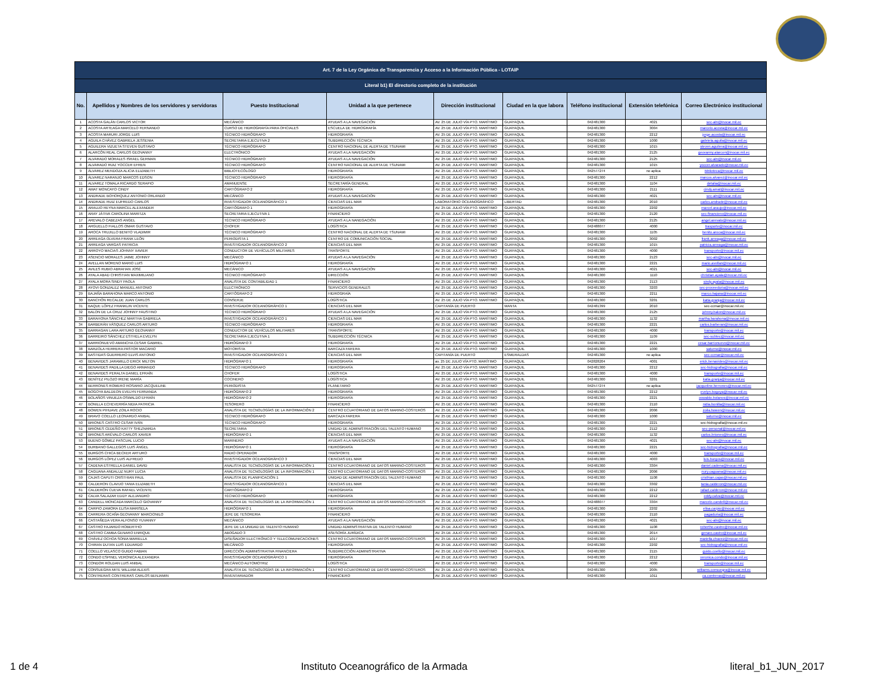| Art. 7 de la Ley Orgánica de Transparencia y Acceso a la Información Pública - LOTAIP | | | | | | | | |
| --- | --- | --- | --- | --- | --- | --- | --- | --- |
| Literal b1) El directorio completo de la institución | | | | | | | | |
| No. | Apellidos y Nombres de los servidores y servidoras | Puesto Institucional | Unidad a la que pertenece | Dirección institucional | Ciudad en la que labora | Teléfono institucional | Extensión telefónica | Correo Electrónico institucional |
| 1 | ACOSTA GALÁN CARLOS VICTOR | MECÁNICO | AYUDAS A LA NAVEGACIÓN | AV. 25 DE JULIO VÍA PTO. MARÍTIMO | GUAYAQUIL | 042481300 | 4021 | sec-aln@inocar.mil.ec |
| 2 | ACOSTA ARTEAGA MARCELO FERNANDO | CURSO DE HIDROGRAFÍA PARA OFICIALES | ESCUELA DE HIDROGRAFÍA | AV. 25 DE JULIO VÍA PTO. MARÍTIMO | GUAYAQUIL | 042481300 | 3004 | marcelo.acosta@inocar.mil.ec |
| 3 | ACOSTA MARURI JORGE LUIS | TÉCNICO HIDRÓGRAFO | HIDROGRAFÍA | AV. 25 DE JULIO VÍA PTO. MARÍTIMO | GUAYAQUIL | 042481300 | 2212 | jorge.acosta@inocar.mil.ec |
| 4 | AGUILA CHÁVEZ GABRIELA JESSENIA | SECRETARIA EJECUTIVA 2 | SUBDIRECCIÓN TÉCNICA | AV. 25 DE JULIO VÍA PTO. MARÍTIMO | GUAYAQUIL | 042481300 | 1000 | gabriela.aguila@inocar.mil.ec |
| 5 | AGUILERA VIZUETA STEVEN GUSTAVO | TÉCNICO HIDRÓGRAFO | CENTRO NACIONAL DE ALERTA DE TSUNAMI | AV. 25 DE JULIO VÍA PTO. MARÍTIMO | GUAYAQUIL | 042481300 | 1015 | steven.aguilera@inocar.mil.ec |
| 6 | ALARCÓN REAL CARLOS GEOVANNY | ELECTRÓNICO | AYUDAS A LA NAVEGACIÓN | AV. 25 DE JULIO VÍA PTO. MARÍTIMO | GUAYAQUIL | 042481300 | 2125 | geovanny.alarcon@inocar.mil.ec |
| 7 | ALVARADO MORALES ISRAEL GERMAN | TÉCNICO HIDRÓGRAFO | AYUDAS A LA NAVEGACIÓN | AV. 25 DE JULIO VÍA PTO. MARÍTIMO | GUAYAQUIL | 042481300 | 2125 | sec-aln@inocar.mil.ec |
| 8 | ALVARADO RUIZ YOCCER EFREN | TÉCNICO HIDRÓGRAFO | CENTRO NACIONAL DE ALERTA DE TSUNAMI | AV. 25 DE JULIO VÍA PTO. MARÍTIMO | GUAYAQUIL | 042481300 | 1015 | yoccer.alvarado@inocar.mil.ec |
| 9 | ÁLVAREZ MENDOZA ALICIA ELIZABETH | BIBLIOTECÓLOGO | HIDROGRAFÍA | AV. 25 DE JULIO VÍA PTO. MARÍTIMO | GUAYAQUIL | 042577274 | no aplica | biblioteca@inocar.mil.ec |
| 10 | ÁLVAREZ NARANJO MARCOS EDSON | TÉCNICO HIDRÓGRAFO | HIDROGRAFÍA | AV. 25 DE JULIO VÍA PTO. MARÍTIMO | GUAYAQUIL | 042481300 | 2212 | marcos.alvarez@inocar.mil.ec |
| 11 | ALVAREZ TOMALA RICARDO SERAPIO | AMANUENSE | SECRETARÍA GENERAL | AV. 25 DE JULIO VÍA PTO. MARÍTIMO | GUAYAQUIL | 042481300 | 1104 | detalia@inocar.mil.ec |
| 12 | AMAT MONCAYO CINDY | CARTÓGRAFO 2 | HIDROGRAFÍA | AV. 25 DE JULIO VÍA PTO. MARÍTIMO | GUAYAQUIL | 042481300 | 2111 | cindy.amat@inocar.mil.ec |
| 13 | ANDRADE BOHORQUEZ ANTONIO ORLANDO | MECÁNICO | AYUDAS A LA NAVEGACIÓN | AV. 25 DE JULIO VÍA PTO. MARÍTIMO | GUAYAQUIL | 042481300 | 4021 | sec-aln@inocar.mil.ec |
| 14 | ANDRADE RUIZ EUFREDO CARLOS | INVESTIGADOR OCEANOGRÁFICO 1 | CIENCIAS DEL MAR | LABORATORIO OCEANOGRÁFICO | LIBERTAD | 042481300 | 2010 | carlos.andrade@inocar.mil.ec |
| 15 | ARAUJO REYNA MARCEL ALEXANDER | CARTÓGRAFO 1 | HIDROGRAFÍA | AV. 25 DE JULIO VÍA PTO. MARÍTIMO | GUAYAQUIL | 042481300 | 2202 | marcel.araujo@inocar.mil.ec |
| 16 | ARAY JÁTIVA CAROLINA MARITZA | SECRETARIA EJECUTIVA 1 | FINANCIERO | AV. 25 DE JULIO VÍA PTO. MARÍTIMO | GUAYAQUIL | 042481300 | 2120 | sec-financiero@inocar.mil.ec |
| 17 | AREVALO CABEZAS ANGEL | TÉCNICO HIDRÓGRAFO | AYUDAS A LA NANEGACIÓN | AV. 25 DE JULIO VÍA PTO. MARÍTIMO | GUAYAQUIL | 042481300 | 2125 | angel.arevalo@inocar.mil.ec |
| 18 | ARGUELLO FIALLOS OMAR GUSTAVO | CHOFER | LOGÍSTICA | AV. 25 DE JULIO VÍA PTO. MARÍTIMO | GUAYAQUIL | 042488077 | 4000 | trasporte@inocar.mil.ec |
| 19 | AROCA TRUJILLO BENITO VLADIMIR | TÉCNICO HIDRÓGRAFO | CENTRO NACIONAL DE ALERTA DE TSUNAMI | AV. 25 DE JULIO VÍA PTO. MARÍTIMO | GUAYAQUIL | 042481300 | 1105 | benito.aroca@inocar.mil.ec |
| 20 | ARREAGA OLVERA FRANK LEÓN | PERIODISTA 1 | CENTRO DE COMUNICACIÓN SOCIAL | AV. 25 DE JULIO VÍA PTO. MARÍTIMO | GUAYAQUIL | 042481300 | 3002 | frank.arreaga@inocar.mil.ec |
| 21 | ARREAGA VARGAS PATRICIA | INVESTIGADOR OCEANOGRÁFICO 2 | CIENCIAS DEL MAR | AV. 25 DE JULIO VÍA PTO. MARÍTIMO | GUAYAQUIL | 042481300 | 1015 | patricia.arreaga@inocar.mil.ec |
| 22 | ARROYO MACIAS JOHNNY XAVIER | CONDUCTOR DE VEHÍCULOS MILITARES | TRASPORTE | AV. 25 DE JULIO VÍA PTO. MARÍTIMO | GUAYAQUIL | 042481300 | 4000 | transporte@inocar.mil.ec |
| 23 | ASENCIO MORALES JAIME JOHNNY | MECÁNICO | AYUDAS A LA NAVEGACIÓN | AV. 25 DE JULIO VÍA PTO. MARÍTIMO | GUAYAQUIL | 042481300 | 2123 | sec-aln@inocar.mil.ec |
| 24 | AVELLAN MORENO MARIO LUIS | HIDRÓGRAFO 1 | HIDROGRAFÍA | AV. 25 DE JULIO VÍA PTO. MARÍTIMO | GUAYAQUIL | 042481300 | 2221 | mario.avellan@inocar.mil.ec |
| 25 | AVILES RUBIO ABRAHAN JOSÉ | MECÁNICO | AYUDAS A LA NAVEGACIÓN | AV. 25 DE JULIO VÍA PTO. MARÍTIMO | GUAYAQUIL | 042481300 | 4021 | sec-aln@inocar.mil.ec |
| 26 | AYALA ABAD CHRISTIAN MAXIMILIANO | TÉCNICO HIDRÓGRAFO | DIRECCIÓN | AV. 25 DE JULIO VÍA PTO. MARÍTIMO | GUAYAQUIL | 042481300 | 1110 | christian.ayala@inocar.mil.ec |
| 27 | AYALA MORA SINDY PAOLA | ANALISTA DE CONTABILIDAD 1 | FINANCIERO | AV. 25 DE JULIO VÍA PTO. MARÍTIMO | GUAYAQUIL | 042481300 | 2113 | sindy.ayala@inocar.mil.ec |
| 28 | AYOVI GONZALEZ MANUEL ANTONIO | ELECTRÓNICO | SERVICIOS GENERALES | AV. 25 DE JULIO VÍA PTO. MARÍTIMO | GUAYAQUIL | 042481300 | 3203 | sec-proveeduria@inocar.mil.ec |
| 29 | BAJAÑA BARAHONA MARCO ANTONIO | CARTÓGRAFO 2 | HIDROGRAÍA | AV. 25 DE JULIO VÍA PTO. MARÍTIMO | GUAYAQUIL | 042481300 | 2211 | marco.bajana@inocar.mil.ec |
| 30 | BANCHÓN RECALDE JUAN CARLOS | CONSERJE | LOGÍSTICA | AV. 25 DE JULIO VÍA PTO. MARÍTIMO | GUAYAQUIL | 042481300 | 3201 | katia.granja@inocar.mil.ec |
| 31 | BAQUE LÓPEZ FRANKLIN VICENTE | INVESTIGADOR OCEANOGRÁFICO 1 | CIENCIAS DEL MAR | CAPITANÍA DE PUERTO | MANTA | 042481399 | 2010 | sec-ccmar@inocar.mil.ec |
| 32 | BALON DE LA CRUZ JOHNNY FAUSTINO | TÉCNICO HIDRÓGRAFO | AYUDAS A LA NAVEGACIÓN | AV. 25 DE JULIO VÍA PTO. MARÍTIMO | GUAYAQUIL | 042481300 | 2125 | johnny.balon@inocar.mil.ec |
| 33 | BARAHONA SÁNCHEZ MARTHA GABRIELA | INVESTIGADOR OCEANOGRÁFICO 1 | CIENCIAS DEL MAR | AV. 25 DE JULIO VÍA PTO. MARÍTIMO | GUAYAQUIL | 042481300 | 1132 | martha.barahona@inocar.mil.ec |
| 34 | BARBERÁN VÁSQUEZ CARLOS ARTURO | TÉCNICO HIDRÓGRAFO | HIDROGRAFÍA | AV. 25 DE JULIO VÍA PTO. MARÍTIMO | GUAYAQUIL | 042481300 | 2221 | carlos.barberan@inocar.mil.ec |
| 35 | BARRAGAN LARA ARTURO GEOVANNY | CONDUCTOR DE VEHÍCULOS MILITARES | TRANSPORTE | AV. 25 DE JULIO VÍA PTO. MARÍTIMO | GUAYAQUIL | 042481300 | 4000 | transporte@inocar.mil.ec |
| 36 | BARREIRO SÁNCHEZ ESTHELA EVELYN | SECRETARIA EJECUTIVA 1 | SUBDIRECCIÓN TÉCNICA | AV. 25 DE JULIO VÍA PTO. MARÍTIMO | GUAYAQUIL | 042481300 | 1109 | sec-subtec@inocar.mil.ec |
| 37 | BARRIONUEVO AMANCHA CESAR GABRIEL | HIDRÓGRAFO 3 | HIDROGRAFÍA | AV. 25 DE JULIO VÍA PTO. MARÍTIMO | GUAYAQUIL | 042481300 | 2221 | cesar.barrionuevo@inocar.mil.ec |
| 38 | BARZOLA HERRERA PASTOR MACARIO | MOTORISTA | BARCAZA FARERA | AV. 25 DE JULIO VÍA PTO. MARÍTIMO | GUAYAQUIL | 042481300 | 1000 | saturno@inocar.mil.ec |
| 39 | BASTIDAS GUERRERO ELVIS ANTONIO | INVESTIGADOR OCEANOGRÁFICO 1 | CIENCIAS DEL MAR | CAPITANÍA DE PUERTO | ESMERALDAS | 042481300 | no aplica | sec-ccmar@inocar.mil.ec |
| 40 | BENAVIDES JARAMILLO ERICK MILTON | HIDRÓGRAFO 1 | HIDROGRAFÍA | av. 25 DE JULIO VÍA PTO. MARÍTIMO | GUAYAQUIL | 042828204 | 4001 | erick.benavides@inocar.mil.ec |
| 41 | BENAVIDES PADILLA DIEGO ARMANDO | TÉCNICO HIDRÓGRAFO | HIDROGRAFÍA | AV. 25 DE JULIO VÍA PTO. MARÍTIMO | GUAYAQUIL | 042481300 | 2212 | sec-hidrografia@inocar.mil.ec |
| 42 | BENAVIDES PERALTA DANIEL EFRAÍN | CHOFER | LOGÍSTICA | AV. 25 DE JULIO VÍA PTO. MARÍTIMO | GUAYAQUIL | 042481300 | 4000 | transporte@inocar.mil.ec |
| 43 | BENÍTEZ PILOZO IRENE MARÍA | COCINERO | LOGÍSTICA | AV. 25 DE JULIO VÍA PTO. MARÍTIMO | GUAYAQUIL | 042481300 | 3201 | katia.granja@inocar.mil.ec |
| 44 | BERRONES ROMERO ROSARIO JACQUELINE | PERIODISTA | PLANETARIO | AV. 25 DE JULIO VÍA PTO. MARÍTIMO | GUAYAQUIL | 042577274 | no aplica | jacqueline.berrones@inocar.mil.ec |
| 45 | BOGOYA BALDEON EVELYN FERNANDA | HIDRÓGRAFO 2 | HIDROGRAFÍA | AV. 25 DE JULIO VÍA PTO. MARÍTIMO | GUAYAQUIL | 042481300 | 2212 | evelyn.bogoya@inocar-mil.ec |
| 46 | BOLAÑOS VINUEZA OSWALDO EFRAÍN | HIDRÓGRAFO 2 | HIDROGRAFÍA | AV. 25 DE JULIO VÍA PTO. MARÍTIMO | GUAYAQUIL | 042481300 | 2221 | oswaldo.bolanos@inocar.mil.ec |
| 47 | BONILLA ECHEVERRÍA NIDIA PATRICIA | TESORERO | FINANCIERO | AV. 25 DE JULIO VÍA PTO. MARÍTIMO | GUAYAQUIL | 042481300 | 2110 | nidia.bonilla@inocar.mil.ec |
| 48 | BOWEN PIHUAVE ZOILA ROCIO | ANALISTA DE TECNOLOGÍAS DE LA INFORMACIÓN 2 | CENTRO ECUATORIANO DE DATOS MARINO-COSTEROS | AV. 25 DE JULIO VÍA PTO. MARÍTIMO | GUAYAQUIL | 042481300 | 2006 | zoila.bowen@inocar.mil.ec |
| 49 | BRAVO COELLO LEONARDO ANIBAL | TÉCNICO HIDRÓGRAFO | BARCAZA FARERA | AV. 25 DE JULIO VÍA PTO. MARÍTIMO | GUAYAQUIL | 042481300 | 1000 | saturno@inocar.mil.ec |
| 50 | BRIONES CASTRO CESAR IVÁN | TÉCNICO HIDRÓGRAFO | HIDROGRAFÍA | AV. 25 DE JULIO VÍA PTO. MARÍTIMO | GUAYAQUIL | 042481300 | 2221 | sec-hidrografia@inocar.mil.ec |
| 51 | BRIONES CEDEÑO KATTY SHEZNARDA | SECRETARIA | UNIDAD DE ADMINISTRACIÓN DEL TALENTO HUMANO | AV. 25 DE JULIO VÍA PTO. MARÍTIMO | GUAYAQUIL | 042481300 | 2112 | sec-personal@inocar.mil.ec |
| 52 | BRIONES ARÉVALO CARLOS XAVIER | HIDRÓGRAFO 1 | CIENCIAS DEL MAR | AV. 25 DE JULIO VÍA PTO. MARÍTIMO | GUAYAQUIL | 042481300 | 1132 | carlos.briones@inocar.mil.ec |
| 53 | BUENO GÓMEZ PASCUAL LUCIO | MARINERO | AYUDAS A LA NAVEGACIÓN | AV. 25 DE JULIO VÍA PTO. MARÍTIMO | GUAYAQUIL | 042481300 | 4021 | sec-aln@inocar.mil.ec |
| 54 | BURBANO GALLEGOS LUIS ÁNGEL | HIDRÓGRAFO 1 | HIDROGRAFÍA | AV. 25 DE JULIO VÍA PTO. MARÍTIMO | GUAYAQUIL | 042481300 | 2221 | sec-hidrografia@inocar.mil.ec |
| 55 | BURGOS CHICA BECKER ARTURO | RADIO OPERADOR | TRASPORTE | AV. 25 DE JULIO VÍA PTO. MARÍTIMO | GUAYAQUIL | 042481300 | 4000 | transporte@inocar.mil.ec |
| 56 | BURGOS LÓPEZ LUIS ALFREDO | INVESTIGADOR OCEANOGRÁFICO 3 | CIENCIAS DEL MAR | AV. 25 DE JULIO VÍA PTO. MARÍTIMO | GUAYAQUIL | 042481300 | 4003 | luis.burgos@inocar.mil.ec |
| 57 | CADENA ESTRELLA DANIEL DAVID | ANALISTA DE TECNOLOGÍAS DE LA INFORMACIÓN 1 | CENTRO ECUATORIANO DE DATOS MARINO-COSTEROS | AV. 25 DE JULIO VÍA PTO. MARÍTIMO | GUAYAQUIL | 042481300 | 3304 | daniel.cadena@inocar.mil.ec |
| 58 | CAGUANA ANDALUZ NURY LUCIA | ANALISTA DE TECNOLOGÍAS DE LA INFORMACIÓN 1 | CENTRO ECUATORIANO DE DATOS MARINO-COSTEROS | AV. 25 DE JULIO VÍA PTO. MARÍTIMO | GUAYAQUIL | 042481300 | 2006 | nury.caguana@inocar.mil.ec |
| 59 | CAJAS CAPUTI CRISTHIAN PAUL | ANALISTA DE PLANIFICACIÓN 1 | UNIDAD DE ADMINISTRACIÓN DEL TALENTO HUMANO | AV. 25 DE JULIO VÍA PTO. MARÍTIMO | GUAYAQUIL | 042481300 | 1108 | cristhian.cajas@inocar.mil.ec |
| 60 | CALDERON CLAVIJO TANIA ELIZABETH | INVESTIGADOR OCEANOGRÁFICO 1 | CIENCIAS DEL MAR | AV. 25 DE JULIO VÍA PTO. MARÍTIMO | GUAYAQUIL | 042481300 | 3302 | tania.calderon@inocar.mil.ec |
| 61 | CALDERÓN CUEVA RAFAEL VICENTE | CARTÓGRAFO 2 | HIDROGRAFÍA | AV. 25 DE JULIO VÍA PTO. MARÍTIMO | GUAYAQUIL | 042481300 | 2212 | rafael.calderon@inocar.mil.ec |
| 62 | CALVA SALAZAR EDDY ALEJANDRO | TÉCNICO HIDRÓGRAFO | HIDROGRAFÍA | AV. 25 DE JULIO VÍA PTO. MARÍTIMO | GUAYAQUIL | 042481300 | 2212 | eddy.calva@inocar.mil.ec |
| 63 | CANDELL MONCADA MARCELO GIOVANNY | ANALISTA DE TECNOLOGÍAS DE LA INFORMACIÓN 1 | CENTRO ECUATORIANO DE DATOS MARINO-COSTEROS | AV. 25 DE JULIO VÍA PTO. MARÍTIMO | GUAYAQUIL | 042488077 | 3304 | marcelo.candell@inocar.mil.ec |
| 64 | CARPIO ZAMORA ELISA MARISELA | HIDRÓGRAFO 1 | HIDROGRAFÍA | AV. 25 DE JULIO VÍA PTO. MARÍTIMO | GUAYAQUIL | 042481300 | 2202 | elisa.carpio@inocar.mil.ec |
| 65 | CARRERA OCAÑA GEOVANNY MARCIONILO | JEFE DE TESORERIA | FINANCIERO | AV. 25 DE JULIO VÍA PTO. MARÍTIMO | GUAYAQUIL | 042481300 | 2110 | pagaduria@inocar.mil.ec |
| 66 | CASTAÑEDA VERA ALFONSO YUVANNY | MECÁNICO | AYUDAS A LA NAVEGACIÓN | AV. 25 DE JULIO VÍA PTO. MARÍTIMO | GUAYAQUIL | 042481300 | 4021 | sec-aln@inocar.mil.ec |
| 67 | CASTRO FAJARDO ROBERTHO | JEFE DE LA UNIDAD DE TALENTO HUMANO | UNIDAD ADMINISTRATIVA DE TALENTO HUMANO | AV. 25 DE JULIO VÍA PTO. MARÍTIMO | GUAYAQUIL | 042481300 | 1108 | robertho.castro@inocar.mil.ec |
| 68 | CASTRO CAMBA GENARO ENRIQUE | ABOGADO 3 | ASESORÍA JURÍDICA | AV. 25 DE JULIO VÍA PTO. MARÍTIMO | GUAYAQUIL | 042481300 | 2014 | genaro.castro@inocar.mil.ec |
| 69 | CHÁVEZ OCHOA SONIA MARIELLA | DISEÑADOR ELECTRÓNICO Y TELECOMUNICACIONES | CENTRO ECUATORIANO DE DATOS MARINO-COSTEROS | AV. 25 DE JULIO VÍA PTO. MARÍTIMO | GUAYAQUIL | 042481300 | 1017 | mariella.chavez@inocar.mil.ec |
| 70 | CHIRAN DUTAN LUIS EDUARDO | MECÁNICO | HIDROGRAFÍA | AV. 25 DE JULIO VÍA PTO. MARÍTIMO | GUAYAQUIL | 042481300 | 2202 | sec-hidrografia@inocar.mil.ec |
| 71 | COELLO VELASCO GUIDO FABIAN | DIRECCIÓN ADMINISTRATIVA FINANCIERA | SUBDIRECCIÓN ADMINISTRATIVA | AV. 25 DE JULIO VÍA PTO. MARÍTIMO | GUAYAQUIL | 042481300 | 2115 | guido.coello@inocar.mil.ec |
| 72 | CONDO ESPINEL VERONICA ALEXANDRA | INVESTIGADOR OCEANOGRÁFICO 1 | HIDROGRAFÍA | AV. 25 DE JULIO VÍA PTO. MARÍTIMO | GUAYAQUIL | 042481300 | 2212 | veronica.condo@inocar.mil.ec |
| 73 | CONDOR ROLDAN LUIS ANIBAL | MECÁNICO AUTOMOTRIZ | LOGÍSTICA | AV. 25 DE JULIO VÍA PTO. MARÍTIMO | GUAYAQUIL | 042481300 | 4000 | transporte@inocar.mil.ec |
| 74 | CONSUEGRA MITE WILLIAM ALEXIS | ANALISTA DE TECNOLOGÍAS DE LA INFORMACIÓN 1 | CENTRO ECUATORIANO DE DATOS MARINO-COSTEROS | AV. 25 DE JULIO VÍA PTO. MARÍTIMO | GUAYAQUIL | 042481300 | 2005 | williams.consuegra@inocar.mil.ec |
| 75 | CONTRERAS CONTRERAS CARLOS BENJAMIN | INVENTARIADOR | FINANCIERO | AV. 25 DE JULIO VÍA PTO. MARÍTIMO | GUAYAQUIL | 042481300 | 1011 | ca.contreras@inocar.mil.ec |
1 de 4 Instituto Oceanográfico de la Armada literal_b1_JUN_2017